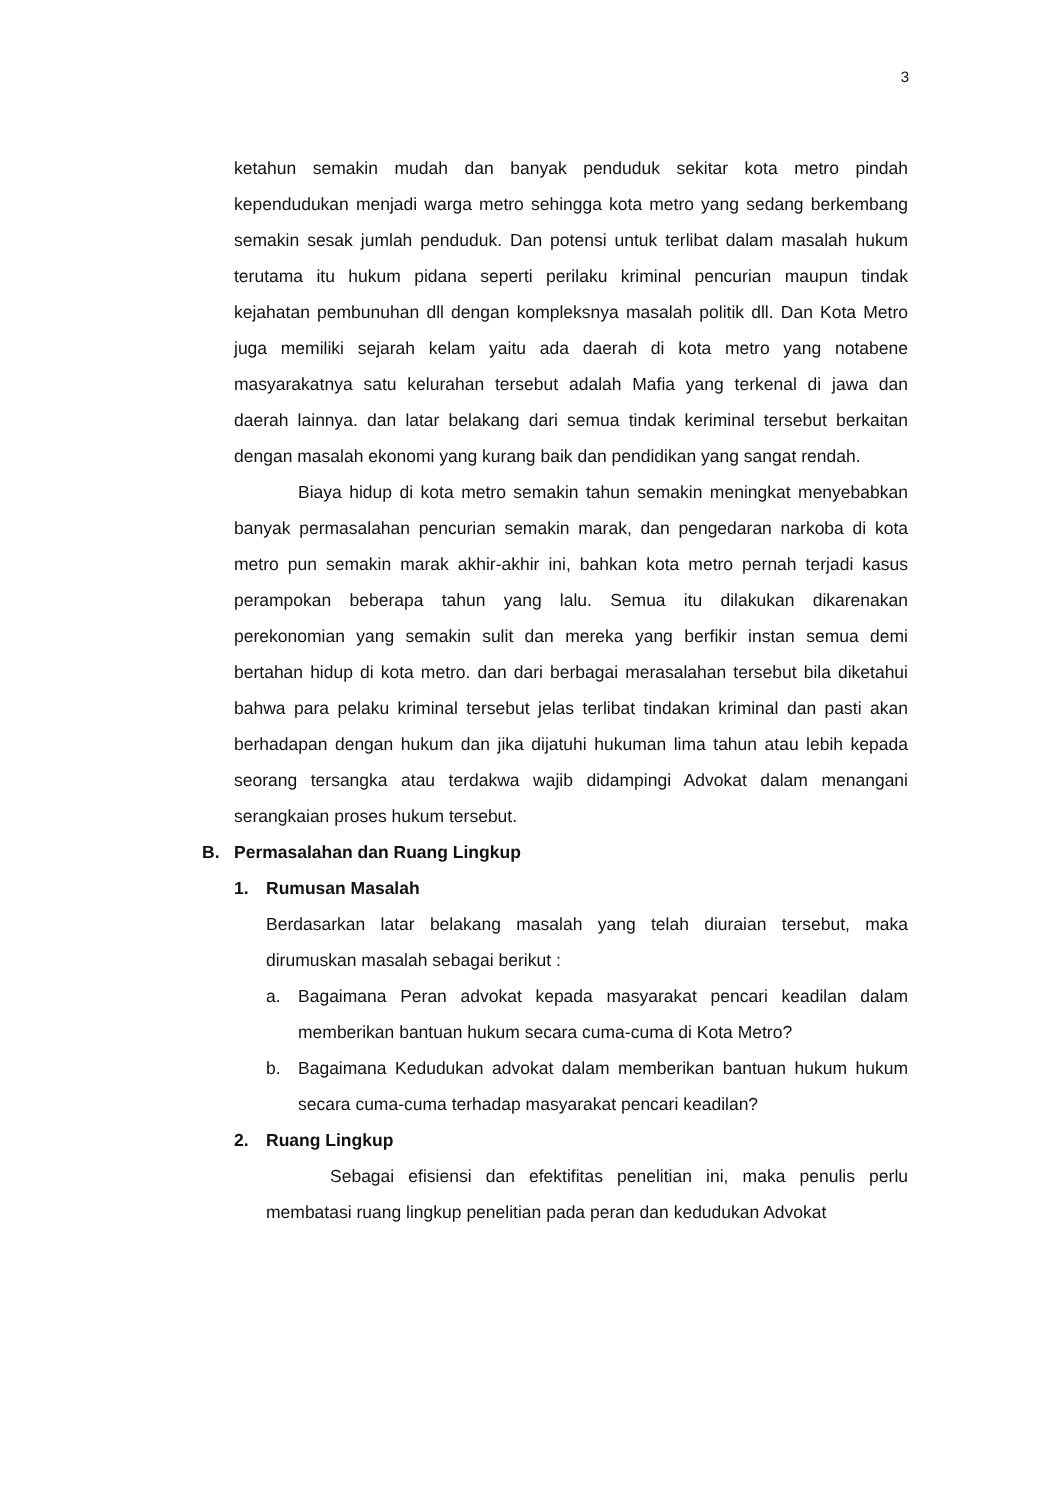3
ketahun semakin mudah dan banyak penduduk sekitar kota metro pindah kependudukan menjadi warga metro sehingga kota metro yang sedang berkembang semakin sesak jumlah penduduk. Dan potensi untuk terlibat dalam masalah hukum terutama itu hukum pidana seperti perilaku kriminal pencurian maupun tindak kejahatan pembunuhan dll dengan kompleksnya masalah politik dll. Dan Kota Metro juga memiliki sejarah kelam yaitu ada daerah di kota metro yang notabene masyarakatnya satu kelurahan tersebut adalah Mafia yang terkenal di jawa dan daerah lainnya. dan latar belakang dari semua tindak keriminal tersebut berkaitan dengan masalah ekonomi yang kurang baik dan pendidikan yang sangat rendah.
Biaya hidup di kota metro semakin tahun semakin meningkat menyebabkan banyak permasalahan pencurian semakin marak, dan pengedaran narkoba di kota metro pun semakin marak akhir-akhir ini, bahkan kota metro pernah terjadi kasus perampokan beberapa tahun yang lalu. Semua itu dilakukan dikarenakan perekonomian yang semakin sulit dan mereka yang berfikir instan semua demi bertahan hidup di kota metro. dan dari berbagai merasalahan tersebut bila diketahui bahwa para pelaku kriminal tersebut jelas terlibat tindakan kriminal dan pasti akan berhadapan dengan hukum dan jika dijatuhi hukuman lima tahun atau lebih kepada seorang tersangka atau terdakwa wajib didampingi Advokat dalam menangani serangkaian proses hukum tersebut.
B. Permasalahan dan Ruang Lingkup
1. Rumusan Masalah
Berdasarkan latar belakang masalah yang telah diuraian tersebut, maka dirumuskan masalah sebagai berikut :
a. Bagaimana Peran advokat kepada masyarakat pencari keadilan dalam memberikan bantuan hukum secara cuma-cuma di Kota Metro?
b. Bagaimana Kedudukan advokat dalam memberikan bantuan hukum hukum secara cuma-cuma terhadap masyarakat pencari keadilan?
2. Ruang Lingkup
Sebagai efisiensi dan efektifitas penelitian ini, maka penulis perlu membatasi ruang lingkup penelitian pada peran dan kedudukan Advokat